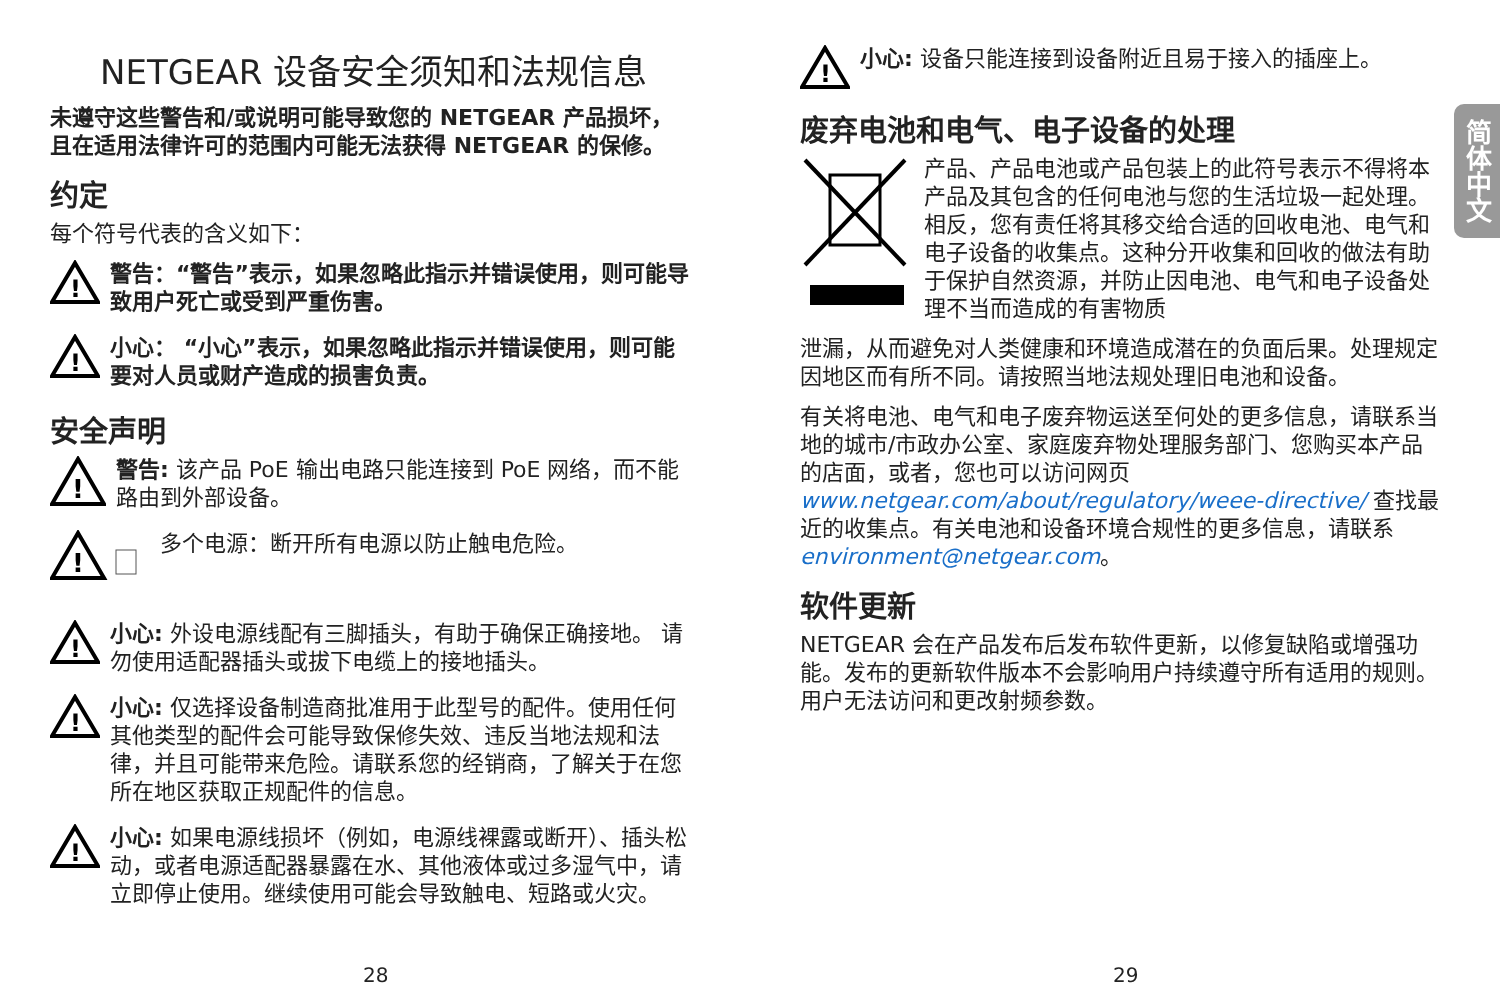NETGEAR 设备安全须知和法规信息
未遵守这些警告和/或说明可能导致您的 NETGEAR 产品损坏，且在适用法律许可的范围内可能无法获得 NETGEAR 的保修。
约定
每个符号代表的含义如下：
!
警告：“警告”表示，如果忽略此指示并错误使用，则可能导致用户死亡或受到严重伤害。
!
小心： “小心”表示，如果忽略此指示并错误使用，则可能要对人员或财产造成的损害负责。
安全声明
!
警告: 该产品 PoE 输出电路只能连接到 PoE 网络，而不能路由到外部设备。
!
多个电源：断开所有电源以防止触电危险。
!
小心: 外设电源线配有三脚插头，有助于确保正确接地。 请勿使用适配器插头或拔下电缆上的接地插头。
!
小心: 仅选择设备制造商批准用于此型号的配件。使用任何其他类型的配件会可能导致保修失效、违反当地法规和法律，并且可能带来危险。请联系您的经销商，了解关于在您所在地区获取正规配件的信息。
!
小心: 如果电源线损坏（例如，电源线裸露或断开）、插头松动，或者电源适配器暴露在水、其他液体或过多湿气中，请立即停止使用。继续使用可能会导致触电、短路或火灾。
!
小心: 设备只能连接到设备附近且易于接入的插座上。
废弃电池和电气、电子设备的处理
产品、产品电池或产品包装上的此符号表示不得将本产品及其包含的任何电池与您的生活垃圾一起处理。相反，您有责任将其移交给合适的回收电池、电气和电子设备的收集点。这种分开收集和回收的做法有助于保护自然资源，并防止因电池、电气和电子设备处理不当而造成的有害物质
泄漏，从而避免对人类健康和环境造成潜在的负面后果。处理规定因地区而有所不同。请按照当地法规处理旧电池和设备。
有关将电池、电气和电子废弃物运送至何处的更多信息，请联系当地的城市/市政办公室、家庭废弃物处理服务部门、您购买本产品的店面，或者，您也可以访问网页 www.netgear.com/about/regulatory/weee-directive/ 查找最近的收集点。有关电池和设备环境合规性的更多信息，请联系 environment@netgear.com。
软件更新
NETGEAR 会在产品发布后发布软件更新，以修复缺陷或增强功能。发布的更新软件版本不会影响用户持续遵守所有适用的规则。用户无法访问和更改射频参数。
简体中文
28 29